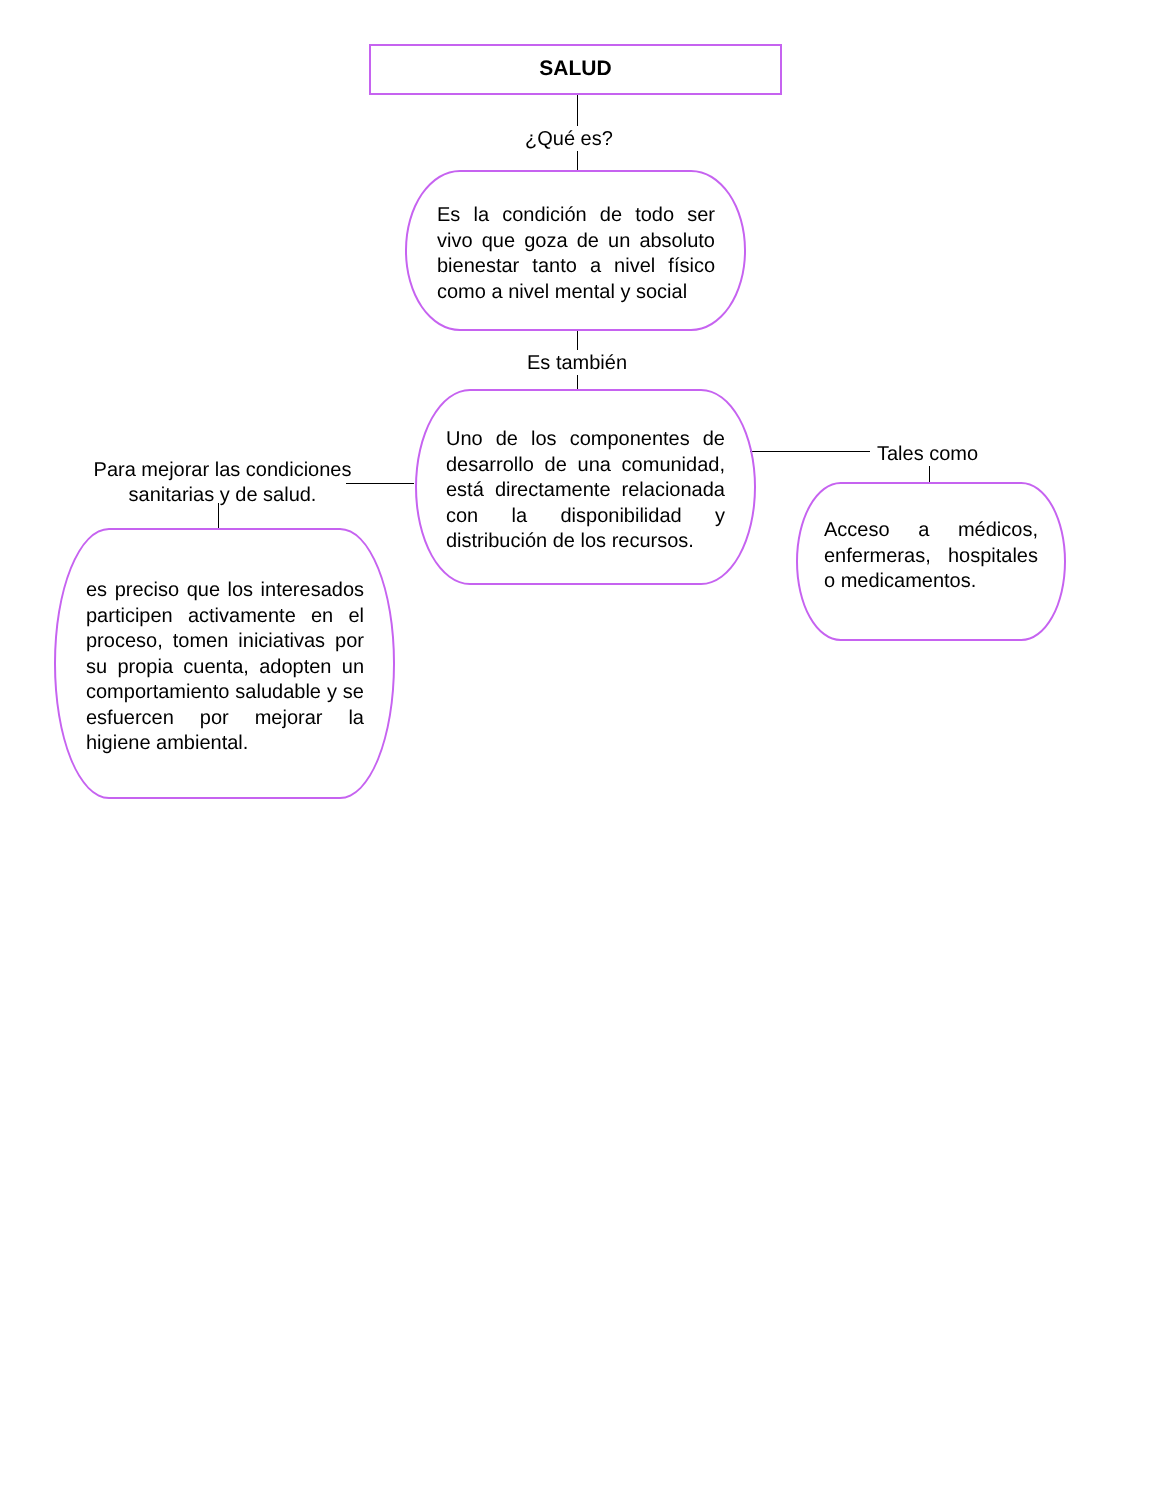SALUD
¿Qué es?
Es la condición de todo ser vivo que goza de un absoluto bienestar tanto a nivel físico como a nivel mental y social
Es también
Uno de los componentes de desarrollo de una comunidad, está directamente relacionada con la disponibilidad y distribución de los recursos.
Para mejorar las condiciones sanitarias y de salud.
es preciso que los interesados participen activamente en el proceso, tomen iniciativas por su propia cuenta, adopten un comportamiento saludable y se esfuercen por mejorar la higiene ambiental.
Tales como
Acceso a médicos, enfermeras, hospitales o medicamentos.